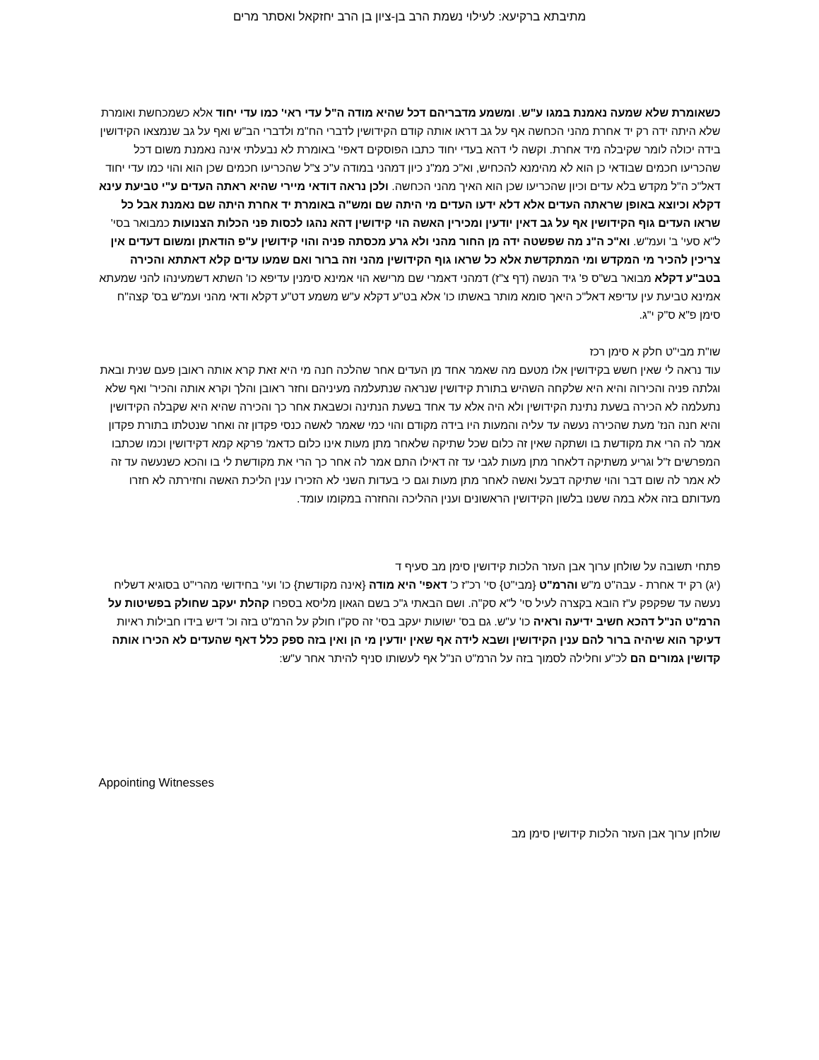מתיבתא ברקיעא: לעילוי נשמת הרב בן-ציון בן הרב יחזקאל ואסתר מרים
כשאומרת שלא שמעה נאמנת במגו ע"ש. ומשמע מדבריהם דכל שהיא מודה ה"ל עדי ראי' כמו עדי יחוד אלא כשמכחשת ואומרת שלא היתה ידה רק יד אחרת מהני הכחשה אף על גב דראו אותה קודם הקידושין לדברי הח"מ ולדברי הב"ש ואף על גב שנמצאו הקידושין בידה יכולה לומר שקיבלה מיד אחרת. וקשה לי דהא בעדי יחוד כתבו הפוסקים דאפי' באומרת לא נבעלתי אינה נאמנת משום דכל שהכריעו חכמים שבודאי כן הוא לא מהימנא להכחיש, וא"כ ממ"נ כיון דמהני במודה ע"כ צ"ל שהכריעו חכמים שכן הוא והוי כמו עדי יחוד דאל"כ ה"ל מקדש בלא עדים וכיון שהכריעו שכן הוא האיך מהני הכחשה. ולכן נראה דודאי מיירי שהיא ראתה העדים ע"י טביעת עינא דקלא וכיוצא באופן שראתה העדים אלא דלא ידעו העדים מי היתה שם ומש"ה באומרת יד אחרת היתה שם נאמנת אבל כל שראו העדים גוף הקידושין אף על גב דאין יודעין ומכירין האשה הוי קידושין דהא נהגו לכסות פני הכלות הצנועות כמבואר בסי' ל"א סעי' ב' ועמ"ש. וא"כ ה"נ מה שפשטה ידה מן החור מהני ולא גרע מכסתה פניה והוי קידושין ע"פ הודאתן ומשום דעדים אין צריכין להכיר מי המקדש ומי המתקדשת אלא כל שראו גוף הקידושין מהני וזה ברור ואם שמעו עדים קלא דאתתא והכירה בטב"ע דקלא מבואר בש"ס פ' גיד הנשה (דף צ"ז) דמהני דאמרי שם מרישא הוי אמינא סימנין עדיפא כו' השתא דשמעינהו להני שמעתא אמינא טביעת עין עדיפא דאל"כ היאך סומא מותר באשתו כו' אלא בט"ע דקלא ע"ש משמע דט"ע דקלא ודאי מהני ועמ"ש בס' קצה"ח סימן פ"א ס"ק י"ג.
שו"ת מבי"ט חלק א סימן רכז
עוד נראה לי שאין חשש בקידושין אלו מטעם מה שאמר אחד מן העדים אחר שהלכה חנה מי היא זאת קרא אותה ראובן פעם שנית ובאת וגלתה פניה והכירוה והיא היא שלקחה השהיש בתורת קידושין שנראה שנתעלמה מעיניהם וחזר ראובן והלך וקרא אותה והכיר' ואף שלא נתעלמה לא הכירה בשעת נתינת הקידושין ולא היה אלא עד אחד בשעת הנתינה וכשבאת אחר כך והכירה שהיא היא שקבלה הקידושין והיא חנה הנז' מעת שהכירה נעשה עד עליה והמעות היו בידה מקודם והוי כמי שאמר לאשה כנסי פקדון זה ואחר שנטלתו בתורת פקדון אמר לה הרי את מקודשת בו ושתקה שאין זה כלום שכל שתיקה שלאחר מתן מעות אינו כלום כדאמ' פרקא קמא דקידושין וכמו שכתבו המפרשים ז"ל וגריע משתיקה דלאחר מתן מעות לגבי עד זה דאילו התם אמר לה אחר כך הרי את מקודשת לי בו והכא כשנעשה עד זה לא אמר לה שום דבר והוי שתיקה דבעל ואשה לאחר מתן מעות וגם כי בעדות השני לא הזכירו ענין הליכת האשה וחזירתה לא חזרו מעדותם בזה אלא במה ששנו בלשון הקידושין הראשונים וענין ההליכה והחזרה במקומו עומד.
פתחי תשובה על שולחן ערוך אבן העזר הלכות קידושין סימן מב סעיף ד
(יג) רק יד אחרת - עבה"ט מ"ש והרמ"ט {מבי"ט} סי' רכ"ז כ' דאפי' היא מודה {אינה מקודשת} כו' ועי' בחידושי מהרי"ט בסוגיא דשליח נעשה עד שפקפק ע"ז הובא בקצרה לעיל סי' ל"א סק"ה. ושם הבאתי ג"כ בשם הגאון מליסא בספרו קהלת יעקב שחולק בפשיטות על הרמ"ט הנ"ל דהכא חשיב ידיעה וראיה כו' ע"ש. גם בס' ישועות יעקב בסי' זה סק"ו חולק על הרמ"ט בזה וכ' דיש בידו חבילות ראיות דעיקר הוא שיהיה ברור להם ענין הקידושין ושבא לידה אף שאין יודעין מי הן ואין בזה ספק כלל דאף שהעדים לא הכירו אותה קדושין גמורים הם לכ"ע וחלילה לסמוך בזה על הרמ"ט הנ"ל אף לעשותו סניף להיתר אחר ע"ש:
Appointing Witnesses
שולחן ערוך אבן העזר הלכות קידושין סימן מב